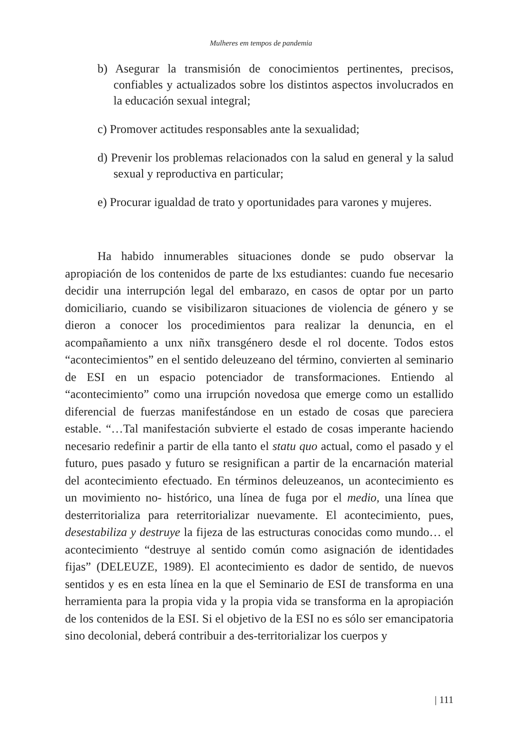Mulheres em tempos de pandemia
b) Asegurar la transmisión de conocimientos pertinentes, precisos, confiables y actualizados sobre los distintos aspectos involucrados en la educación sexual integral;
c) Promover actitudes responsables ante la sexualidad;
d) Prevenir los problemas relacionados con la salud en general y la salud sexual y reproductiva en particular;
e) Procurar igualdad de trato y oportunidades para varones y mujeres.
Ha habido innumerables situaciones donde se pudo observar la apropiación de los contenidos de parte de lxs estudiantes: cuando fue necesario decidir una interrupción legal del embarazo, en casos de optar por un parto domiciliario, cuando se visibilizaron situaciones de violencia de género y se dieron a conocer los procedimientos para realizar la denuncia, en el acompañamiento a unx niñx transgénero desde el rol docente. Todos estos “acontecimientos” en el sentido deleuzeano del término, convierten al seminario de ESI en un espacio potenciador de transformaciones. Entiendo al “acontecimiento” como una irrupción novedosa que emerge como un estallido diferencial de fuerzas manifestándose en un estado de cosas que pareciera estable. “…Tal manifestación subvierte el estado de cosas imperante haciendo necesario redefinir a partir de ella tanto el statu quo actual, como el pasado y el futuro, pues pasado y futuro se resignifican a partir de la encarnación material del acontecimiento efectuado. En términos deleuzeanos, un acontecimiento es un movimiento no- histórico, una línea de fuga por el medio, una línea que desterritorializa para reterritorializar nuevamente. El acontecimiento, pues, desestabiliza y destruye la fijeza de las estructuras conocidas como mundo… el acontecimiento “destruye al sentido común como asignación de identidades fijas” (DELEUZE, 1989). El acontecimiento es dador de sentido, de nuevos sentidos y es en esta línea en la que el Seminario de ESI de transforma en una herramienta para la propia vida y la propia vida se transforma en la apropiación de los contenidos de la ESI. Si el objetivo de la ESI no es sólo ser emancipatoria sino decolonial, deberá contribuir a des-territorializar los cuerpos y
| 111